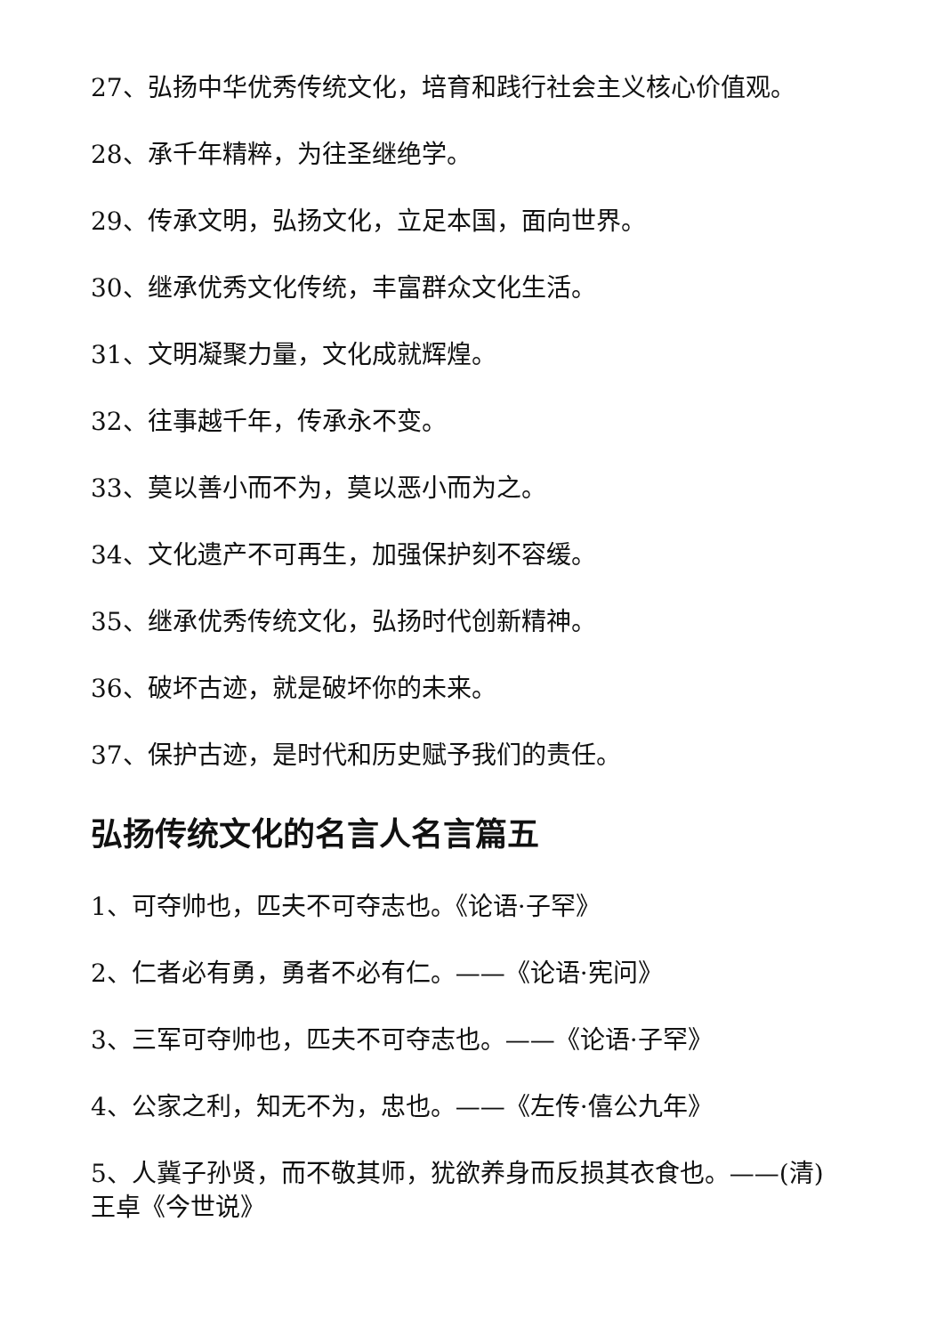27、弘扬中华优秀传统文化，培育和践行社会主义核心价值观。
28、承千年精粹，为往圣继绝学。
29、传承文明，弘扬文化，立足本国，面向世界。
30、继承优秀文化传统，丰富群众文化生活。
31、文明凝聚力量，文化成就辉煌。
32、往事越千年，传承永不变。
33、莫以善小而不为，莫以恶小而为之。
34、文化遗产不可再生，加强保护刻不容缓。
35、继承优秀传统文化，弘扬时代创新精神。
36、破坏古迹，就是破坏你的未来。
37、保护古迹，是时代和历史赋予我们的责任。
弘扬传统文化的名言人名言篇五
1、可夺帅也，匹夫不可夺志也。《论语·子罕》
2、仁者必有勇，勇者不必有仁。——《论语·宪问》
3、三军可夺帅也，匹夫不可夺志也。——《论语·子罕》
4、公家之利，知无不为，忠也。——《左传·僖公九年》
5、人冀子孙贤，而不敬其师，犹欲养身而反损其衣食也。——(清)王卓《今世说》